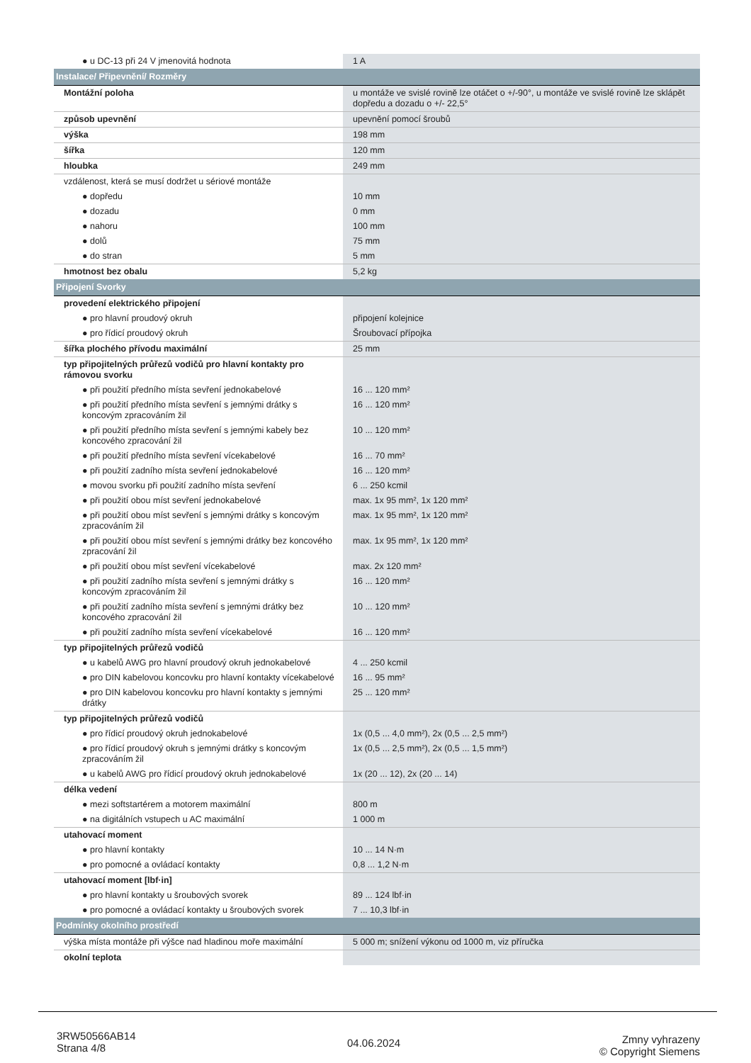| ● u DC-13 při 24 V jmenovitá hodnota | 1 A |
| Instalace/ Připevnění/ Rozměry | |
| Montážní poloha | u montáže ve svislé rovině lze otáčet o +/-90°, u montáže ve svislé rovině lze sklápět dopředu a dozadu o +/- 22,5° |
| způsob upevnění | upevnění pomocí šroubů |
| výška | 198 mm |
| šířka | 120 mm |
| hloubka | 249 mm |
| vzdálenost, která se musí dodržet u sériové montáže | |
| ● dopředu | 10 mm |
| ● dozadu | 0 mm |
| ● nahoru | 100 mm |
| ● dolů | 75 mm |
| ● do stran | 5 mm |
| hmotnost bez obalu | 5,2 kg |
| Připojení Svorky | |
| provedení elektrického připojení | |
| ● pro hlavní proudový okruh | připojení kolejnice |
| ● pro řídicí proudový okruh | Šroubovací přípojka |
| šířka plochého přívodu maximální | 25 mm |
| typ připojitelných průřezů vodičů pro hlavní kontakty pro rámovou svorku | |
| ● při použití předního místa sevření jednokabelové | 16 ... 120 mm² |
| ● při použití předního místa sevření s jemnými drátky s koncovým zpracováním žil | 16 ... 120 mm² |
| ● při použití předního místa sevření s jemnými kabely bez koncového zpracování žil | 10 ... 120 mm² |
| ● při použití předního místa sevření vícekabelové | 16 ... 70 mm² |
| ● při použití zadního místa sevření jednokabelové | 16 ... 120 mm² |
| ● movou svorku při použití zadního místa sevření | 6 ... 250 kcmil |
| ● při použití obou míst sevření jednokabelové | max. 1x 95 mm², 1x 120 mm² |
| ● při použití obou míst sevření s jemnými drátky s koncovým zpracováním žil | max. 1x 95 mm², 1x 120 mm² |
| ● při použití obou míst sevření s jemnými drátky bez koncového zpracování žil | max. 1x 95 mm², 1x 120 mm² |
| ● při použití obou míst sevření vícekabelové | max. 2x 120 mm² |
| ● při použití zadního místa sevření s jemnými drátky s koncovým zpracováním žil | 16 ... 120 mm² |
| ● při použití zadního místa sevření s jemnými drátky bez koncového zpracování žil | 10 ... 120 mm² |
| ● při použití zadního místa sevření vícekabelové | 16 ... 120 mm² |
| typ připojitelných průřezů vodičů | |
| ● u kabelů AWG pro hlavní proudový okruh jednokabelové | 4 ... 250 kcmil |
| ● pro DIN kabelovou koncovku pro hlavní kontakty vícekabelové | 16 ... 95 mm² |
| ● pro DIN kabelovou koncovku pro hlavní kontakty s jemnými drátky | 25 ... 120 mm² |
| typ připojitelných průřezů vodičů | |
| ● pro řídicí proudový okruh jednokabelové | 1x (0,5 ... 4,0 mm²), 2x (0,5 ... 2,5 mm²) |
| ● pro řídicí proudový okruh s jemnými drátky s koncovým zpracováním žil | 1x (0,5 ... 2,5 mm²), 2x (0,5 ... 1,5 mm²) |
| ● u kabelů AWG pro řídicí proudový okruh jednokabelové | 1x (20 ... 12), 2x (20 ... 14) |
| délka vedení | |
| ● mezi softstartérem a motorem maximální | 800 m |
| ● na digitálních vstupech u AC maximální | 1 000 m |
| utahovací moment | |
| ● pro hlavní kontakty | 10 ... 14 N·m |
| ● pro pomocné a ovládací kontakty | 0,8 ... 1,2 N·m |
| utahovací moment [lbf·in] | |
| ● pro hlavní kontakty u šroubových svorek | 89 ... 124 lbf·in |
| ● pro pomocné a ovládací kontakty u šroubových svorek | 7 ... 10,3 lbf·in |
| Podmínky okolního prostředí | |
| výška místa montáže při výšce nad hladinou moře maximální | 5 000 m; snížení výkonu od 1000 m, viz příručka |
| okolní teplota | |
3RW50566AB14
Strana 4/8
04.06.2024
Zmny vyhrazeny
© Copyright Siemens